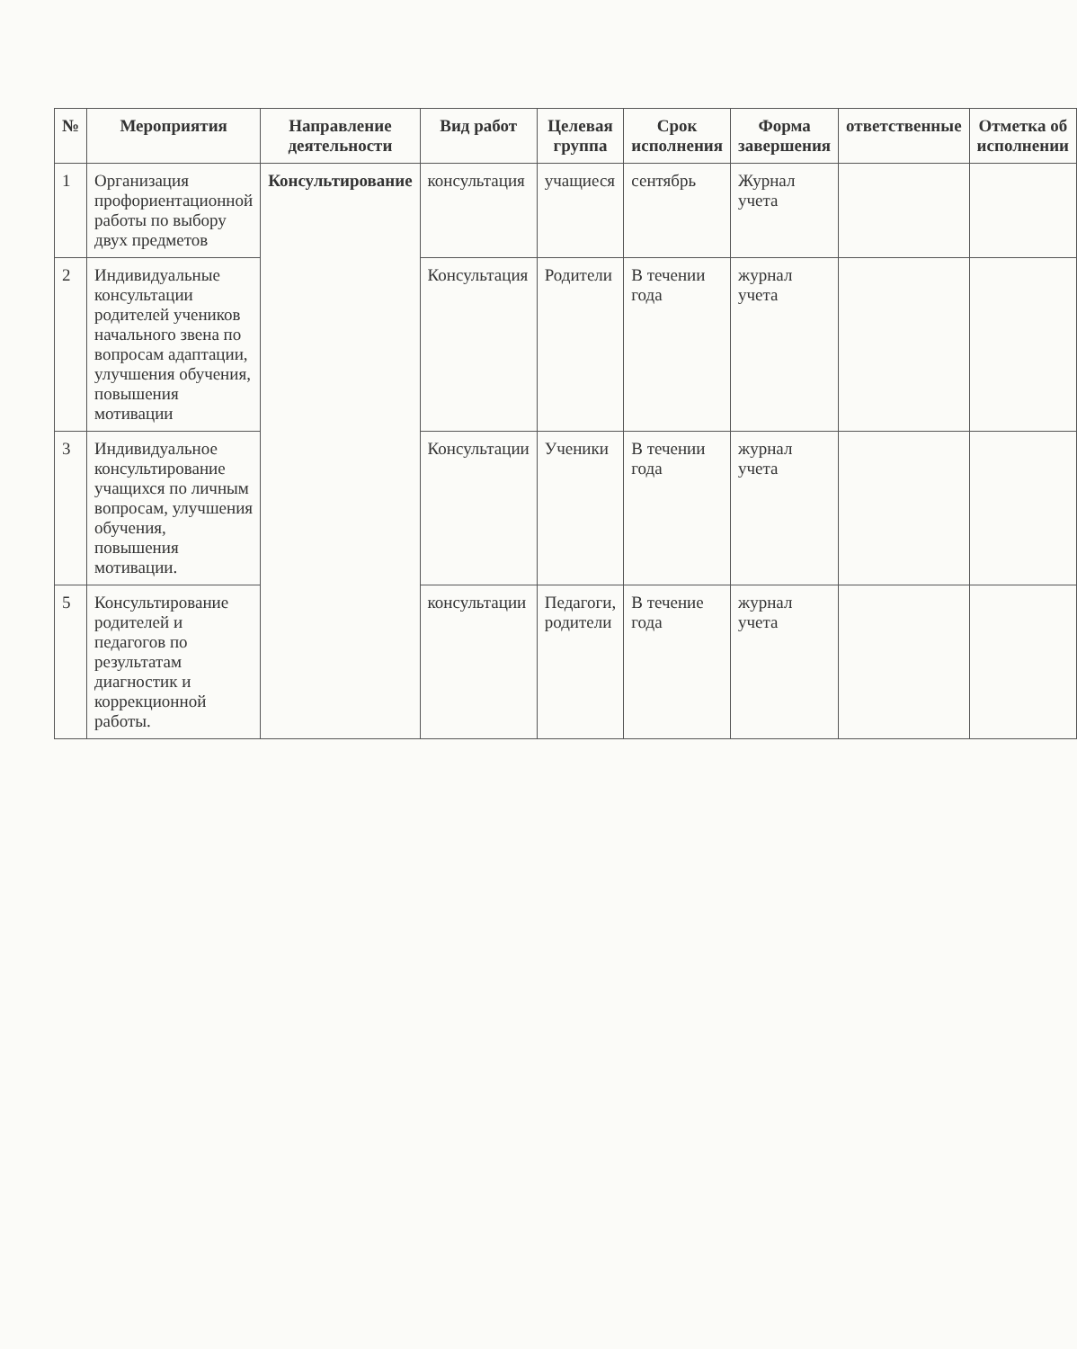| № | Мероприятия | Направление деятельности | Вид работ | Целевая группа | Срок исполнения | Форма завершения | ответственные | Отметка об исполнении |
| --- | --- | --- | --- | --- | --- | --- | --- | --- |
| 1 | Организация профориентационной работы по выбору двух предметов | Консультирование | консультация | учащиеся | сентябрь | Журнал учета | | |
| 2 | Индивидуальные консультации родителей учеников начального звена по вопросам адаптации, улучшения обучения, повышения мотивации | | Консультация | Родители | В течении года | журнал учета | | |
| 3 | Индивидуальное консультирование учащихся по личным вопросам, улучшения обучения, повышения мотивации. | | Консультации | Ученики | В течении года | журнал учета | | |
| 5 | Консультирование родителей и педагогов по результатам диагностик и коррекционной работы. | | консультации | Педагоги, родители | В течение года | журнал учета | | |